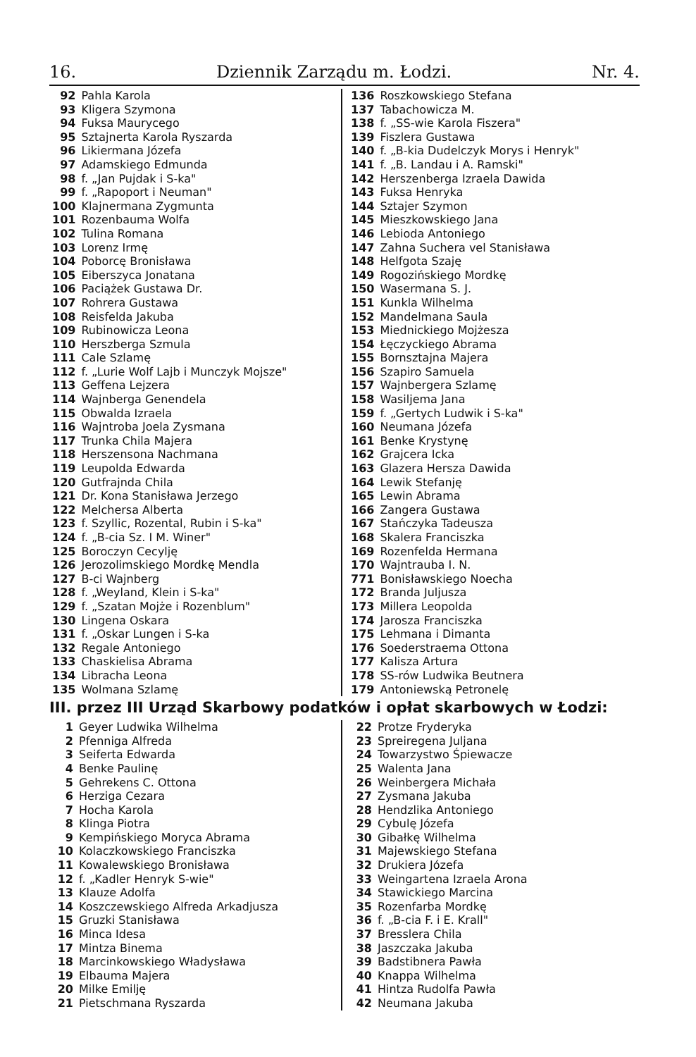16. Dziennik Zarządu m. Łodzi. Nr. 4.
| 92 | Pahla Karola |
| 93 | Kligera Szymona |
| 94 | Fuksa Maurycego |
| 95 | Sztajnerta Karola Ryszarda |
| 96 | Likiermana Józefa |
| 97 | Adamskiego Edmunda |
| 98 | f. „Jan Pujdak i S-ka" |
| 99 | f. „Rapoport i Neuman" |
| 100 | Klajnermana Zygmunta |
| 101 | Rozenbauma Wolfa |
| 102 | Tulina Romana |
| 103 | Lorenz Irmę |
| 104 | Poborcę Bronisława |
| 105 | Eiberszyca Jonatana |
| 106 | Paciążek Gustawa Dr. |
| 107 | Rohrera Gustawa |
| 108 | Reisfelda Jakuba |
| 109 | Rubinowicza Leona |
| 110 | Herszberga Szmula |
| 111 | Cale Szlamę |
| 112 | f. „Lurie Wolf Lajb i Munczyk Mojsze" |
| 113 | Geffena Lejzera |
| 114 | Wajnberga Genendela |
| 115 | Obwalda Izraela |
| 116 | Wajntroba Joela Zysmana |
| 117 | Trunka Chila Majera |
| 118 | Herszensona Nachmana |
| 119 | Leupolda Edwarda |
| 120 | Gutfrajnda Chila |
| 121 | Dr. Kona Stanisława Jerzego |
| 122 | Melchersa Alberta |
| 123 | f. Szyllic, Rozental, Rubin i S-ka" |
| 124 | f. „B-cia Sz. I M. Winer" |
| 125 | Boroczyn Cecylję |
| 126 | Jerozolimskiego Mordkę Mendla |
| 127 | B-ci Wajnberg |
| 128 | f. „Weyland, Klein i S-ka" |
| 129 | f. „Szatan Mojże i Rozenblum" |
| 130 | Lingena Oskara |
| 131 | f. „Oskar Lungen i S-ka |
| 132 | Regale Antoniego |
| 133 | Chaskielisa Abrama |
| 134 | Libracha Leona |
| 135 | Wolmana Szlamę |
| 136 | Roszkowskiego Stefana |
| 137 | Tabachowicza M. |
| 138 | f. „SS-wie Karola Fiszera" |
| 139 | Fiszlera Gustawa |
| 140 | f. „B-kia Dudelczyk Morys i Henryk" |
| 141 | f. „B. Landau i A. Ramski" |
| 142 | Herszenberga Izraela Dawida |
| 143 | Fuksa Henryka |
| 144 | Sztajer Szymon |
| 145 | Mieszkowskiego Jana |
| 146 | Lebioda Antoniego |
| 147 | Zahna Suchera vel Stanisława |
| 148 | Helfgota Szaję |
| 149 | Rogozińskiego Mordkę |
| 150 | Wasermana S. J. |
| 151 | Kunkla Wilhelma |
| 152 | Mandelmana Saula |
| 153 | Miednickiego Mojżesza |
| 154 | Łęczyckiego Abrama |
| 155 | Bornsztajna Majera |
| 156 | Szapiro Samuela |
| 157 | Wajnbergera Szlamę |
| 158 | Wasiljema Jana |
| 159 | f. „Gertych Ludwik i S-ka" |
| 160 | Neumana Józefa |
| 161 | Benke Krystynę |
| 162 | Grajcera Icka |
| 163 | Glazera Hersza Dawida |
| 164 | Lewik Stefanję |
| 165 | Lewin Abrama |
| 166 | Zangera Gustawa |
| 167 | Stańczyka Tadeusza |
| 168 | Skalera Franciszka |
| 169 | Rozenfelda Hermana |
| 170 | Wajntrauba I. N. |
| 771 | Bonisławskiego Noecha |
| 172 | Branda Juljusza |
| 173 | Millera Leopolda |
| 174 | Jarosza Franciszka |
| 175 | Lehmana i Dimanta |
| 176 | Soederstraema Ottona |
| 177 | Kalisza Artura |
| 178 | SS-rów Ludwika Beutnera |
| 179 | Antoniewską Petronelę |
III. przez III Urząd Skarbowy podatków i opłat skarbowych w Łodzi:
| 1 | Geyer Ludwika Wilhelma |
| 2 | Pfenniga Alfreda |
| 3 | Seiferta Edwarda |
| 4 | Benke Paulinę |
| 5 | Gehrekens C. Ottona |
| 6 | Herziga Cezara |
| 7 | Hocha Karola |
| 8 | Klinga Piotra |
| 9 | Kempińskiego Moryca Abrama |
| 10 | Kolaczkowskiego Franciszka |
| 11 | Kowalewskiego Bronisława |
| 12 | f. „Kadler Henryk S-wie" |
| 13 | Klauze Adolfa |
| 14 | Koszczewskiego Alfreda Arkadjusza |
| 15 | Gruzki Stanisława |
| 16 | Minca Idesa |
| 17 | Mintza Binema |
| 18 | Marcinkowskiego Władysława |
| 19 | Elbauma Majera |
| 20 | Milke Emilję |
| 21 | Pietschmana Ryszarda |
| 22 | Protze Fryderyka |
| 23 | Spreiregena Juljana |
| 24 | Towarzystwo Śpiewacze |
| 25 | Walenta Jana |
| 26 | Weinbergera Michała |
| 27 | Zysmana Jakuba |
| 28 | Hendzlika Antoniego |
| 29 | Cybulę Józefa |
| 30 | Gibałkę Wilhelma |
| 31 | Majewskiego Stefana |
| 32 | Drukiera Józefa |
| 33 | Weingartena Izraela Arona |
| 34 | Stawickiego Marcina |
| 35 | Rozenfarba Mordkę |
| 36 | f. „B-cia F. i E. Krall" |
| 37 | Bresslera Chila |
| 38 | Jaszczaka Jakuba |
| 39 | Badstibnera Pawła |
| 40 | Knappa Wilhelma |
| 41 | Hintza Rudolfa Pawła |
| 42 | Neumana Jakuba |